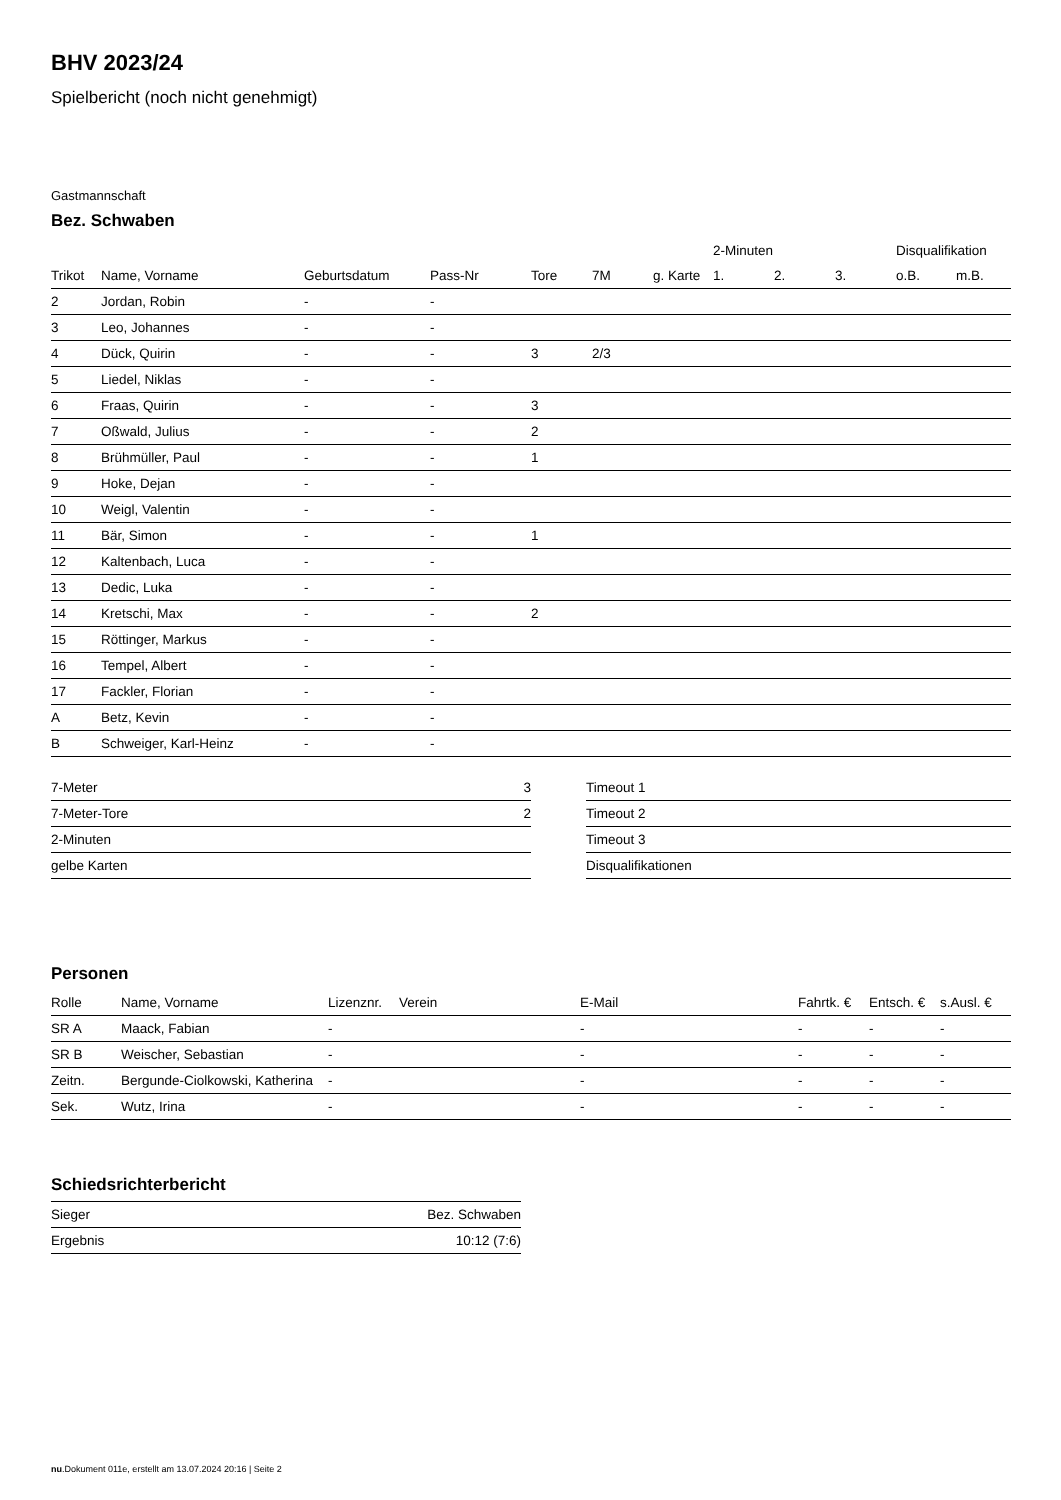BHV 2023/24
Spielbericht (noch nicht genehmigt)
Gastmannschaft
Bez. Schwaben
| | | | | | | | 2-Minuten | | | Disqualifikation | |
| Trikot | Name, Vorname | Geburtsdatum | Pass-Nr | Tore | 7M | g. Karte | 1. | 2. | 3. | o.B. | m.B. |
| 2 | Jordan, Robin | - | - | | | | | | | | |
| 3 | Leo, Johannes | - | - | | | | | | | | |
| 4 | Dück, Quirin | - | - | 3 | 2/3 | | | | | | |
| 5 | Liedel, Niklas | - | - | | | | | | | | |
| 6 | Fraas, Quirin | - | - | 3 | | | | | | | |
| 7 | Oßwald, Julius | - | - | 2 | | | | | | | |
| 8 | Brühmüller, Paul | - | - | 1 | | | | | | | |
| 9 | Hoke, Dejan | - | - | | | | | | | | |
| 10 | Weigl, Valentin | - | - | | | | | | | | |
| 11 | Bär, Simon | - | - | 1 | | | | | | | |
| 12 | Kaltenbach, Luca | - | - | | | | | | | | |
| 13 | Dedic, Luka | - | - | | | | | | | | |
| 14 | Kretschi, Max | - | - | 2 | | | | | | | |
| 15 | Röttinger, Markus | - | - | | | | | | | | |
| 16 | Tempel, Albert | - | - | | | | | | | | |
| 17 | Fackler, Florian | - | - | | | | | | | | |
| A | Betz, Kevin | - | - | | | | | | | | |
| B | Schweiger, Karl-Heinz | - | - | | | | | | | | |
| 7-Meter | 3 |
| 7-Meter-Tore | 2 |
| 2-Minuten | |
| gelbe Karten | |
| Timeout 1 |
| Timeout 2 |
| Timeout 3 |
| Disqualifikationen |
Personen
| Rolle | Name, Vorname | Lizenznr. | Verein | E-Mail | Fahrtk. € | Entsch. € | s.Ausl. € |
| --- | --- | --- | --- | --- | --- | --- | --- |
| SR A | Maack, Fabian | - | | - | - | - | - |
| SR B | Weischer, Sebastian | - | | - | - | - | - |
| Zeitn. | Bergunde-Ciolkowski, Katherina | - | | - | - | - | - |
| Sek. | Wutz, Irina | - | | - | - | - | - |
Schiedsrichterbericht
| Sieger | Bez. Schwaben |
| Ergebnis | 10:12 (7:6) |
nu.Dokument 011e, erstellt am 13.07.2024 20:16 | Seite 2